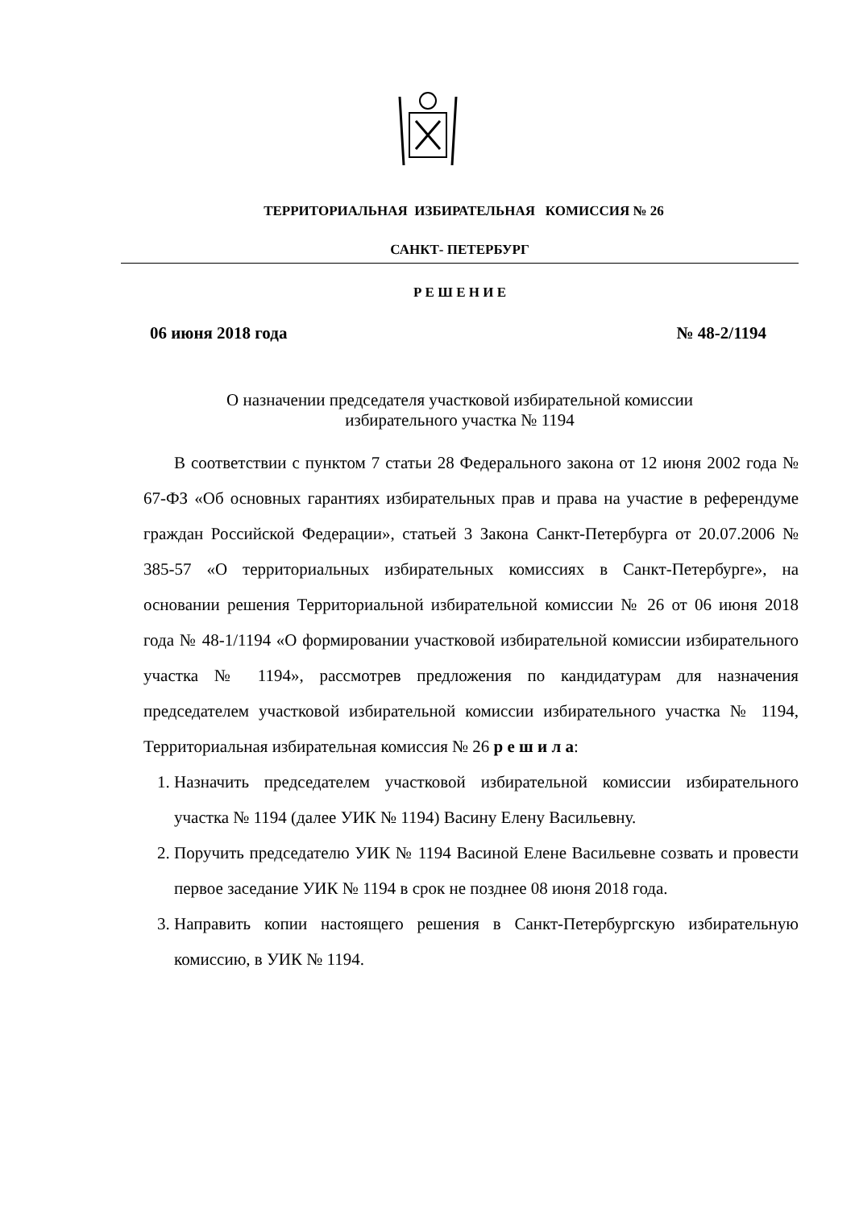ТЕРРИТОРИАЛЬНАЯ ИЗБИРАТЕЛЬНАЯ КОМИССИЯ № 26
САНКТ- ПЕТЕРБУРГ
Р Е Ш Е Н И Е
06 июня 2018 года № 48-2/1194
О назначении председателя участковой избирательной комиссии
избирательного участка № 1194
В соответствии с пунктом 7 статьи 28 Федерального закона от 12 июня 2002 года № 67-ФЗ «Об основных гарантиях избирательных прав и права на участие в референдуме граждан Российской Федерации», статьей 3 Закона Санкт-Петербурга от 20.07.2006 № 385-57 «О территориальных избирательных комиссиях в Санкт-Петербурге», на основании решения Территориальной избирательной комиссии № 26 от 06 июня 2018 года № 48-1/1194 «О формировании участковой избирательной комиссии избирательного участка № 1194», рассмотрев предложения по кандидатурам для назначения председателем участковой избирательной комиссии избирательного участка № 1194, Территориальная избирательная комиссия № 26 р е ш и л а:
1. Назначить председателем участковой избирательной комиссии избирательного участка № 1194 (далее УИК № 1194) Васину Елену Васильевну.
2. Поручить председателю УИК № 1194 Васиной Елене Васильевне созвать и провести первое заседание УИК № 1194 в срок не позднее 08 июня 2018 года.
3. Направить копии настоящего решения в Санкт-Петербургскую избирательную комиссию, в УИК № 1194.